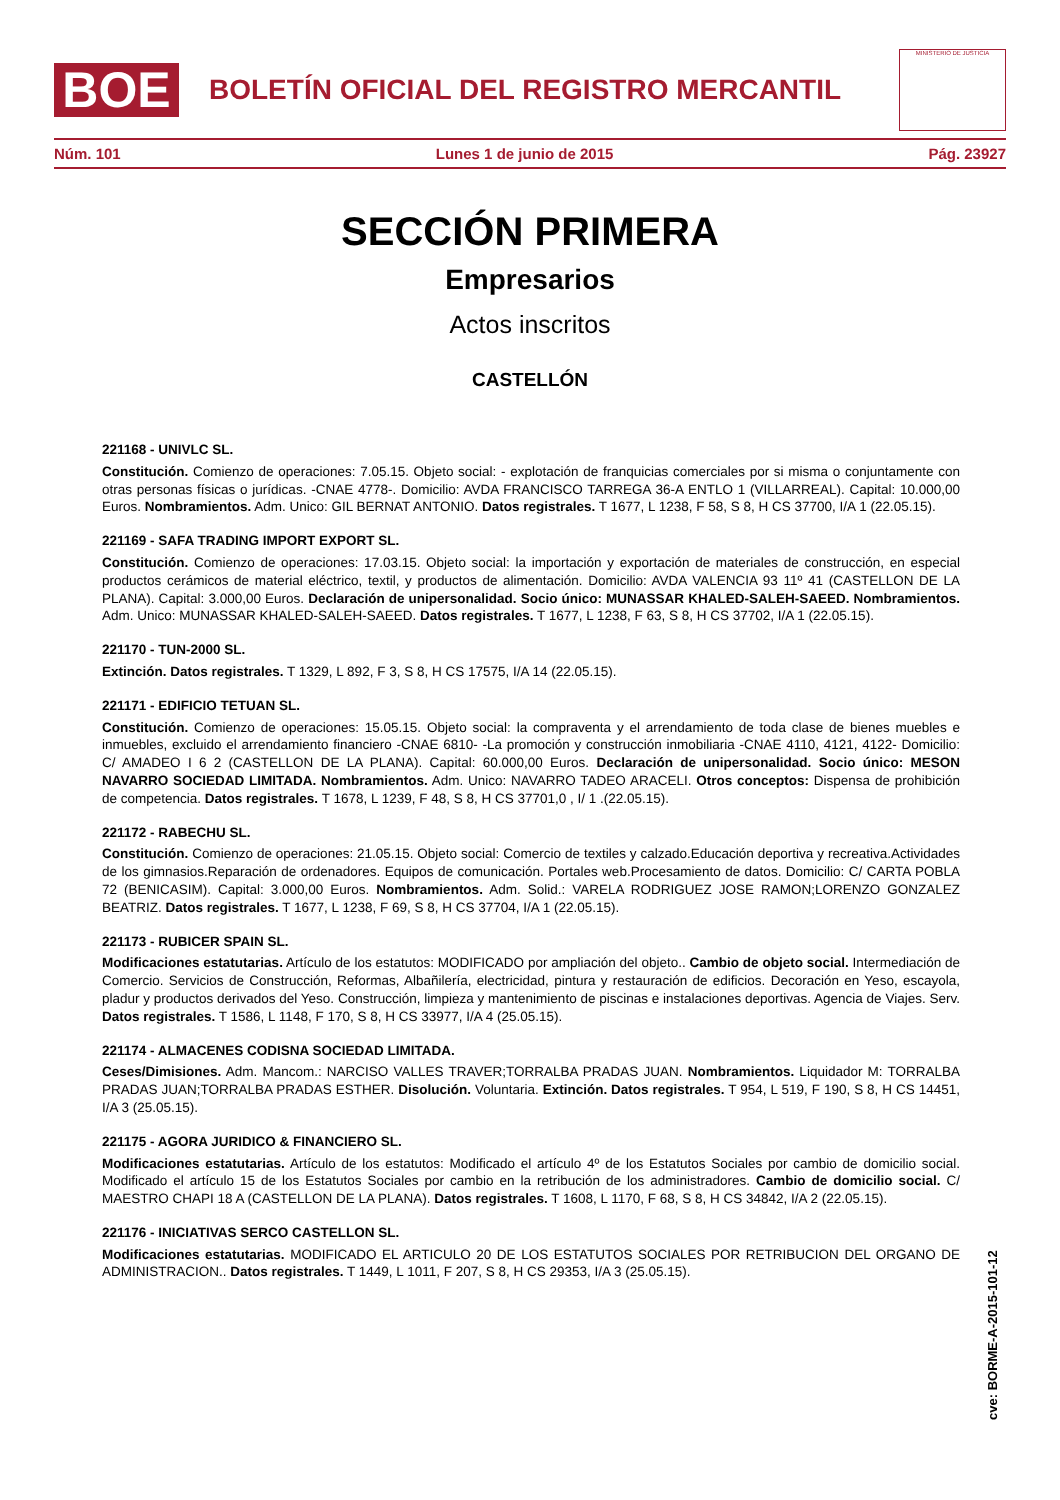BOE
BOLETÍN OFICIAL DEL REGISTRO MERCANTIL
MINISTERIO DE JUSTICIA
Núm. 101 Lunes 1 de junio de 2015 Pág. 23927
SECCIÓN PRIMERA
Empresarios
Actos inscritos
CASTELLÓN
221168 - UNIVLC SL.
Constitución. Comienzo de operaciones: 7.05.15. Objeto social: - explotación de franquicias comerciales por si misma o conjuntamente con otras personas físicas o jurídicas. -CNAE 4778-. Domicilio: AVDA FRANCISCO TARREGA 36-A ENTLO 1 (VILLARREAL). Capital: 10.000,00 Euros. Nombramientos. Adm. Unico: GIL BERNAT ANTONIO. Datos registrales. T 1677, L 1238, F 58, S 8, H CS 37700, I/A 1 (22.05.15).
221169 - SAFA TRADING IMPORT EXPORT SL.
Constitución. Comienzo de operaciones: 17.03.15. Objeto social: la importación y exportación de materiales de construcción, en especial productos cerámicos de material eléctrico, textil, y productos de alimentación. Domicilio: AVDA VALENCIA 93 11º 41 (CASTELLON DE LA PLANA). Capital: 3.000,00 Euros. Declaración de unipersonalidad. Socio único: MUNASSAR KHALED-SALEH-SAEED. Nombramientos. Adm. Unico: MUNASSAR KHALED-SALEH-SAEED. Datos registrales. T 1677, L 1238, F 63, S 8, H CS 37702, I/A 1 (22.05.15).
221170 - TUN-2000 SL.
Extinción. Datos registrales. T 1329, L 892, F 3, S 8, H CS 17575, I/A 14 (22.05.15).
221171 - EDIFICIO TETUAN SL.
Constitución. Comienzo de operaciones: 15.05.15. Objeto social: la compraventa y el arrendamiento de toda clase de bienes muebles e inmuebles, excluido el arrendamiento financiero -CNAE 6810- -La promoción y construcción inmobiliaria -CNAE 4110, 4121, 4122- Domicilio: C/ AMADEO I 6 2 (CASTELLON DE LA PLANA). Capital: 60.000,00 Euros. Declaración de unipersonalidad. Socio único: MESON NAVARRO SOCIEDAD LIMITADA. Nombramientos. Adm. Unico: NAVARRO TADEO ARACELI. Otros conceptos: Dispensa de prohibición de competencia. Datos registrales. T 1678, L 1239, F 48, S 8, H CS 37701,0 , I/ 1 .(22.05.15).
221172 - RABECHU SL.
Constitución. Comienzo de operaciones: 21.05.15. Objeto social: Comercio de textiles y calzado.Educación deportiva y recreativa.Actividades de los gimnasios.Reparación de ordenadores. Equipos de comunicación. Portales web.Procesamiento de datos. Domicilio: C/ CARTA POBLA 72 (BENICASIM). Capital: 3.000,00 Euros. Nombramientos. Adm. Solid.: VARELA RODRIGUEZ JOSE RAMON;LORENZO GONZALEZ BEATRIZ. Datos registrales. T 1677, L 1238, F 69, S 8, H CS 37704, I/A 1 (22.05.15).
221173 - RUBICER SPAIN SL.
Modificaciones estatutarias. Artículo de los estatutos: MODIFICADO por ampliación del objeto.. Cambio de objeto social. Intermediación de Comercio. Servicios de Construcción, Reformas, Albañilería, electricidad, pintura y restauración de edificios. Decoración en Yeso, escayola, pladur y productos derivados del Yeso. Construcción, limpieza y mantenimiento de piscinas e instalaciones deportivas. Agencia de Viajes. Serv. Datos registrales. T 1586, L 1148, F 170, S 8, H CS 33977, I/A 4 (25.05.15).
221174 - ALMACENES CODISNA SOCIEDAD LIMITADA.
Ceses/Dimisiones. Adm. Mancom.: NARCISO VALLES TRAVER;TORRALBA PRADAS JUAN. Nombramientos. Liquidador M: TORRALBA PRADAS JUAN;TORRALBA PRADAS ESTHER. Disolución. Voluntaria. Extinción. Datos registrales. T 954, L 519, F 190, S 8, H CS 14451, I/A 3 (25.05.15).
221175 - AGORA JURIDICO & FINANCIERO SL.
Modificaciones estatutarias. Artículo de los estatutos: Modificado el artículo 4º de los Estatutos Sociales por cambio de domicilio social. Modificado el artículo 15 de los Estatutos Sociales por cambio en la retribución de los administradores. Cambio de domicilio social. C/ MAESTRO CHAPI 18 A (CASTELLON DE LA PLANA). Datos registrales. T 1608, L 1170, F 68, S 8, H CS 34842, I/A 2 (22.05.15).
221176 - INICIATIVAS SERCO CASTELLON SL.
Modificaciones estatutarias. MODIFICADO EL ARTICULO 20 DE LOS ESTATUTOS SOCIALES POR RETRIBUCION DEL ORGANO DE ADMINISTRACION.. Datos registrales. T 1449, L 1011, F 207, S 8, H CS 29353, I/A 3 (25.05.15).
cve: BORME-A-2015-101-12